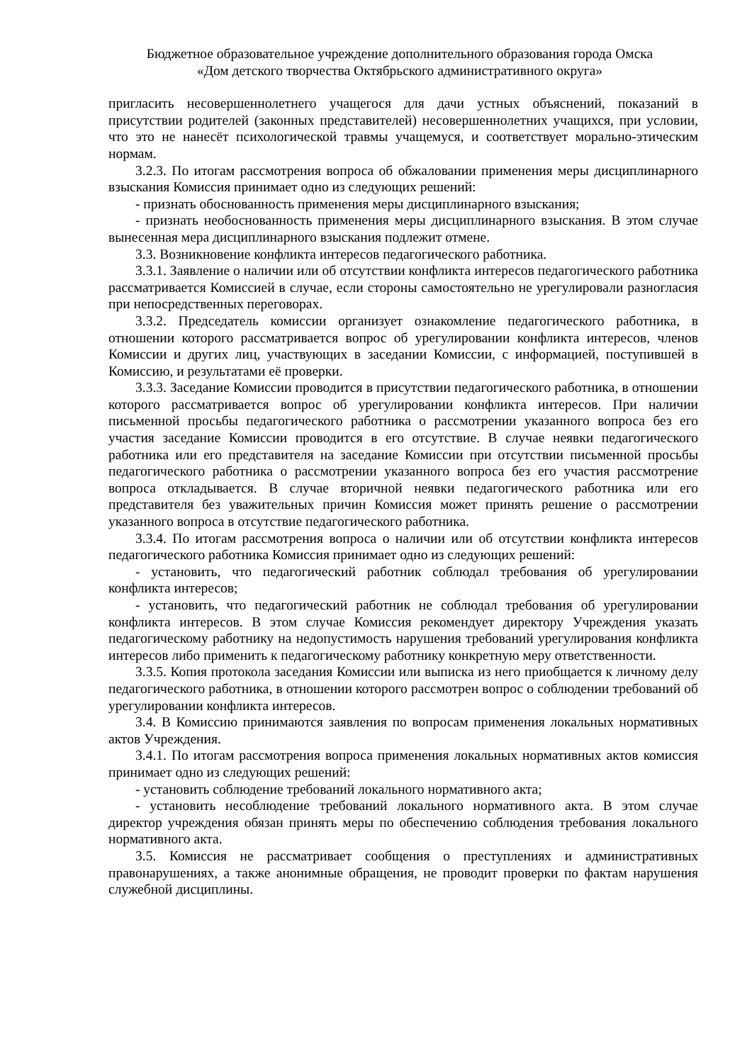Бюджетное образовательное учреждение дополнительного образования города Омска
«Дом детского творчества Октябрьского административного округа»
пригласить несовершеннолетнего учащегося для дачи устных объяснений, показаний в присутствии родителей (законных представителей) несовершеннолетних учащихся, при условии, что это не нанесёт психологической травмы учащемуся, и соответствует морально-этическим нормам.
3.2.3. По итогам рассмотрения вопроса об обжаловании применения меры дисциплинарного взыскания Комиссия принимает одно из следующих решений:
- признать обоснованность применения меры дисциплинарного взыскания;
- признать необоснованность применения меры дисциплинарного взыскания. В этом случае вынесенная мера дисциплинарного взыскания подлежит отмене.
3.3. Возникновение конфликта интересов педагогического работника.
3.3.1. Заявление о наличии или об отсутствии конфликта интересов педагогического работника рассматривается Комиссией в случае, если стороны самостоятельно не урегулировали разногласия при непосредственных переговорах.
3.3.2. Председатель комиссии организует ознакомление педагогического работника, в отношении которого рассматривается вопрос об урегулировании конфликта интересов, членов Комиссии и других лиц, участвующих в заседании Комиссии, с информацией, поступившей в Комиссию, и результатами её проверки.
3.3.3. Заседание Комиссии проводится в присутствии педагогического работника, в отношении которого рассматривается вопрос об урегулировании конфликта интересов. При наличии письменной просьбы педагогического работника о рассмотрении указанного вопроса без его участия заседание Комиссии проводится в его отсутствие. В случае неявки педагогического работника или его представителя на заседание Комиссии при отсутствии письменной просьбы педагогического работника о рассмотрении указанного вопроса без его участия рассмотрение вопроса откладывается. В случае вторичной неявки педагогического работника или его представителя без уважительных причин Комиссия может принять решение о рассмотрении указанного вопроса в отсутствие педагогического работника.
3.3.4. По итогам рассмотрения вопроса о наличии или об отсутствии конфликта интересов педагогического работника Комиссия принимает одно из следующих решений:
- установить, что педагогический работник соблюдал требования об урегулировании конфликта интересов;
- установить, что педагогический работник не соблюдал требования об урегулировании конфликта интересов. В этом случае Комиссия рекомендует директору Учреждения указать педагогическому работнику на недопустимость нарушения требований урегулирования конфликта интересов либо применить к педагогическому работнику конкретную меру ответственности.
3.3.5. Копия протокола заседания Комиссии или выписка из него приобщается к личному делу педагогического работника, в отношении которого рассмотрен вопрос о соблюдении требований об урегулировании конфликта интересов.
3.4. В Комиссию принимаются заявления по вопросам применения локальных нормативных актов Учреждения.
3.4.1. По итогам рассмотрения вопроса применения локальных нормативных актов комиссия принимает одно из следующих решений:
- установить соблюдение требований локального нормативного акта;
- установить несоблюдение требований локального нормативного акта. В этом случае директор учреждения обязан принять меры по обеспечению соблюдения требования локального нормативного акта.
3.5. Комиссия не рассматривает сообщения о преступлениях и административных правонарушениях, а также анонимные обращения, не проводит проверки по фактам нарушения служебной дисциплины.